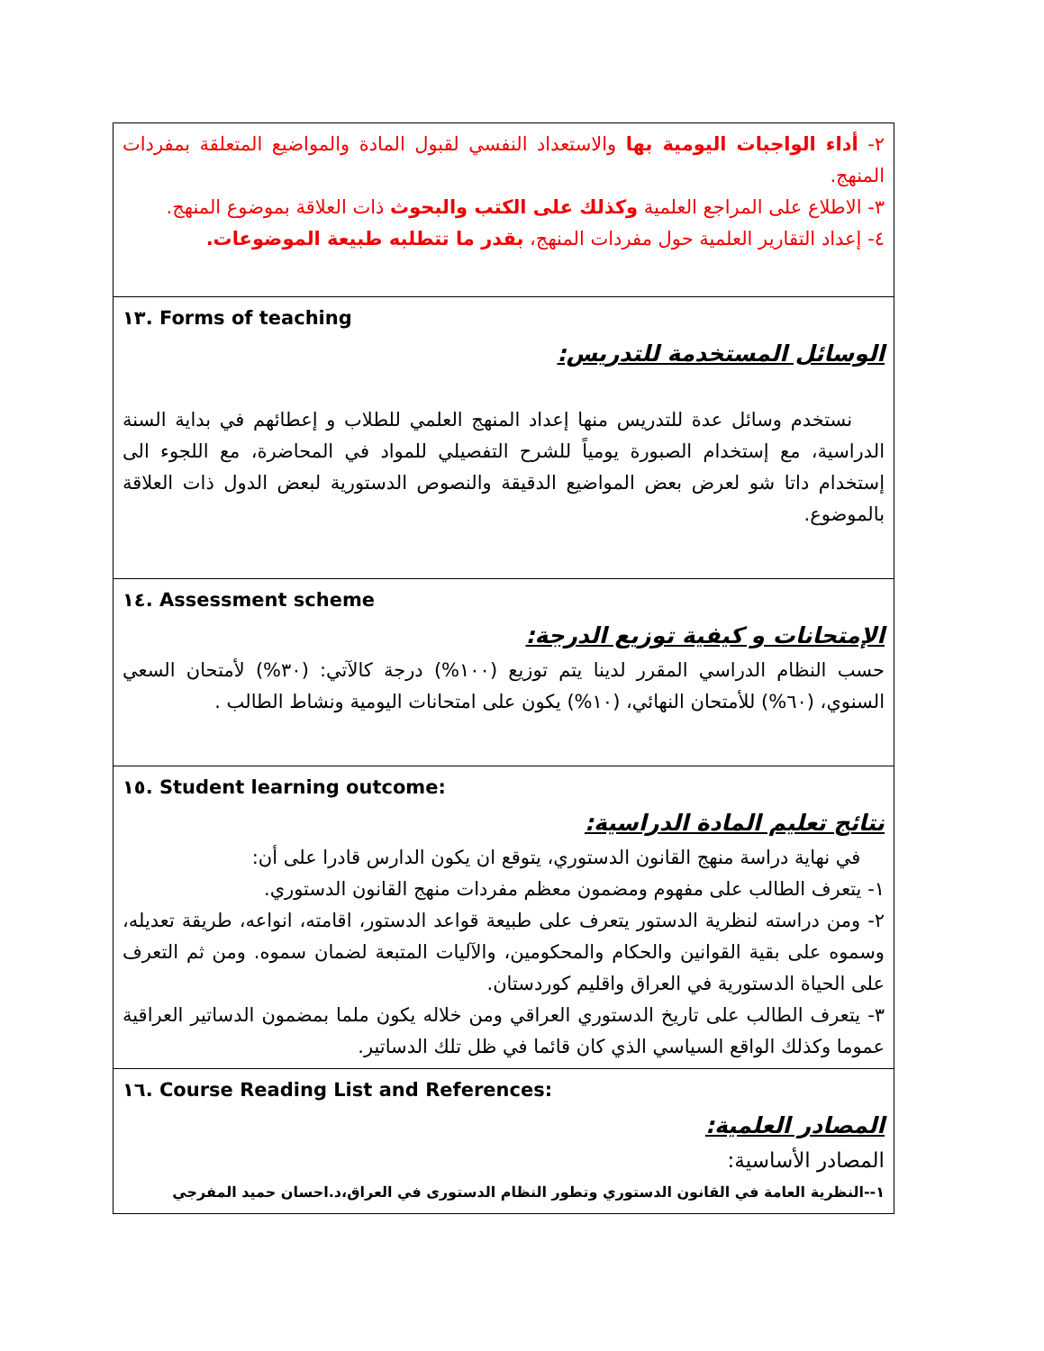| ٢- أداء الواجبات اليومية بها والاستعداد النفسي لقبول المادة والمواضيع المتعلقة بمفردات المنهج. ٣- الاطلاع على المراجع العلمية وكذلك على الكتب والبحوث ذات العلاقة بموضوع المنهج. ٤- إعداد التقارير العلمية حول مفردات المنهج، بقدر ما تتطلبه طبيعة الموضوعات. |
| ١٣. Forms of teaching الوسائل المستخدمة للتدريس: نستخدم وسائل عدة للتدريس منها إعداد المنهج العلمي للطلاب و إعطائهم في بداية السنة الدراسية، مع إستخدام الصبورة يومياً للشرح التفصيلي للمواد في المحاضرة، مع اللجوء الى إستخدام داتا شو لعرض بعض المواضيع الدقيقة والنصوص الدستورية لبعض الدول ذات العلاقة بالموضوع. |
| ١٤. Assessment scheme الإمتحانات و كيفية توزيع الدرجة: حسب النظام الدراسي المقرر لدينا يتم توزيع (١٠٠%) درجة كالآتي: (٣٠%) لأمتحان السعي السنوي، (٦٠%) للأمتحان النهائي، (١٠%) يكون على امتحانات اليومية ونشاط الطالب . |
| ١٥. Student learning outcome: نتائج تعليم المادة الدراسية: في نهاية دراسة منهج القانون الدستوري، يتوقع ان يكون الدارس قادرا على أن: ١- يتعرف الطالب على مفهوم ومضمون معظم مفردات منهج القانون الدستوري. ٢- ومن دراسته لنظرية الدستور يتعرف على طبيعة قواعد الدستور، اقامته، انواعه، طريقة تعديله، وسموه على بقية القوانين والحكام والمحكومين، والآليات المتبعة لضمان سموه. ومن ثم التعرف على الحياة الدستورية في العراق واقليم كوردستان. ٣- يتعرف الطالب على تاريخ الدستوري العراقي ومن خلاله يكون ملما بمضمون الدساتير العراقية عموما وكذلك الواقع السياسي الذي كان قائما في ظل تلك الدساتير. |
| ١٦. Course Reading List and References: المصادر العلمية: المصادر الأساسية: ١--النظرية العامة في القانون الدستوري وتطور النظام الدستورى في العراق،د.احسان حميد المفرجي |